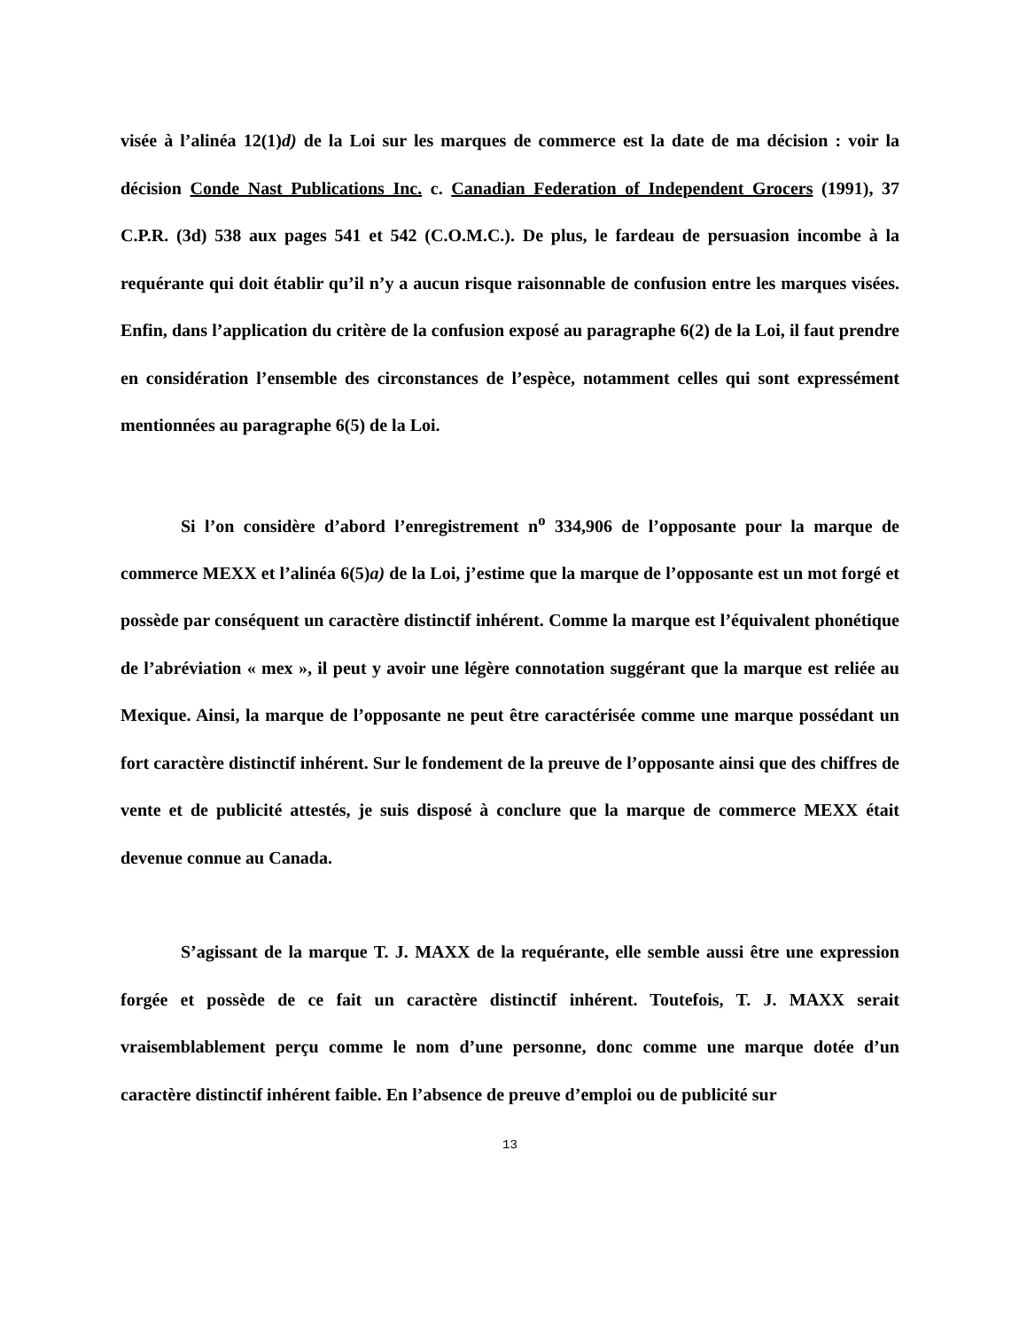visée à l’alinéa 12(1)d) de la Loi sur les marques de commerce est la date de ma décision : voir la décision Conde Nast Publications Inc. c. Canadian Federation of Independent Grocers (1991), 37 C.P.R. (3d) 538 aux pages 541 et 542 (C.O.M.C.). De plus, le fardeau de persuasion incombe à la requérante qui doit établir qu’il n’y a aucun risque raisonnable de confusion entre les marques visées. Enfin, dans l’application du critère de la confusion exposé au paragraphe 6(2) de la Loi, il faut prendre en considération l’ensemble des circonstances de l’espèce, notamment celles qui sont expressément mentionnées au paragraphe 6(5) de la Loi.
Si l’on considère d’abord l’enregistrement n<sup>o</sup> 334,906 de l’opposante pour la marque de commerce MEXX et l’alinéa 6(5)a) de la Loi, j’estime que la marque de l’opposante est un mot forgé et possède par conséquent un caractère distinctif inhérent. Comme la marque est l’équivalent phonétique de l’abréviation « mex », il peut y avoir une légère connotation suggérant que la marque est reliée au Mexique. Ainsi, la marque de l’opposante ne peut être caractérisée comme une marque possédant un fort caractère distinctif inhérent. Sur le fondement de la preuve de l’opposante ainsi que des chiffres de vente et de publicité attestés, je suis disposé à conclure que la marque de commerce MEXX était devenue connue au Canada.
S’agissant de la marque T. J. MAXX de la requérante, elle semble aussi être une expression forgée et possède de ce fait un caractère distinctif inhérent. Toutefois, T. J. MAXX serait vraisemblablement perçu comme le nom d’une personne, donc comme une marque dotée d’un caractère distinctif inhérent faible. En l’absence de preuve d’emploi ou de publicité sur
13